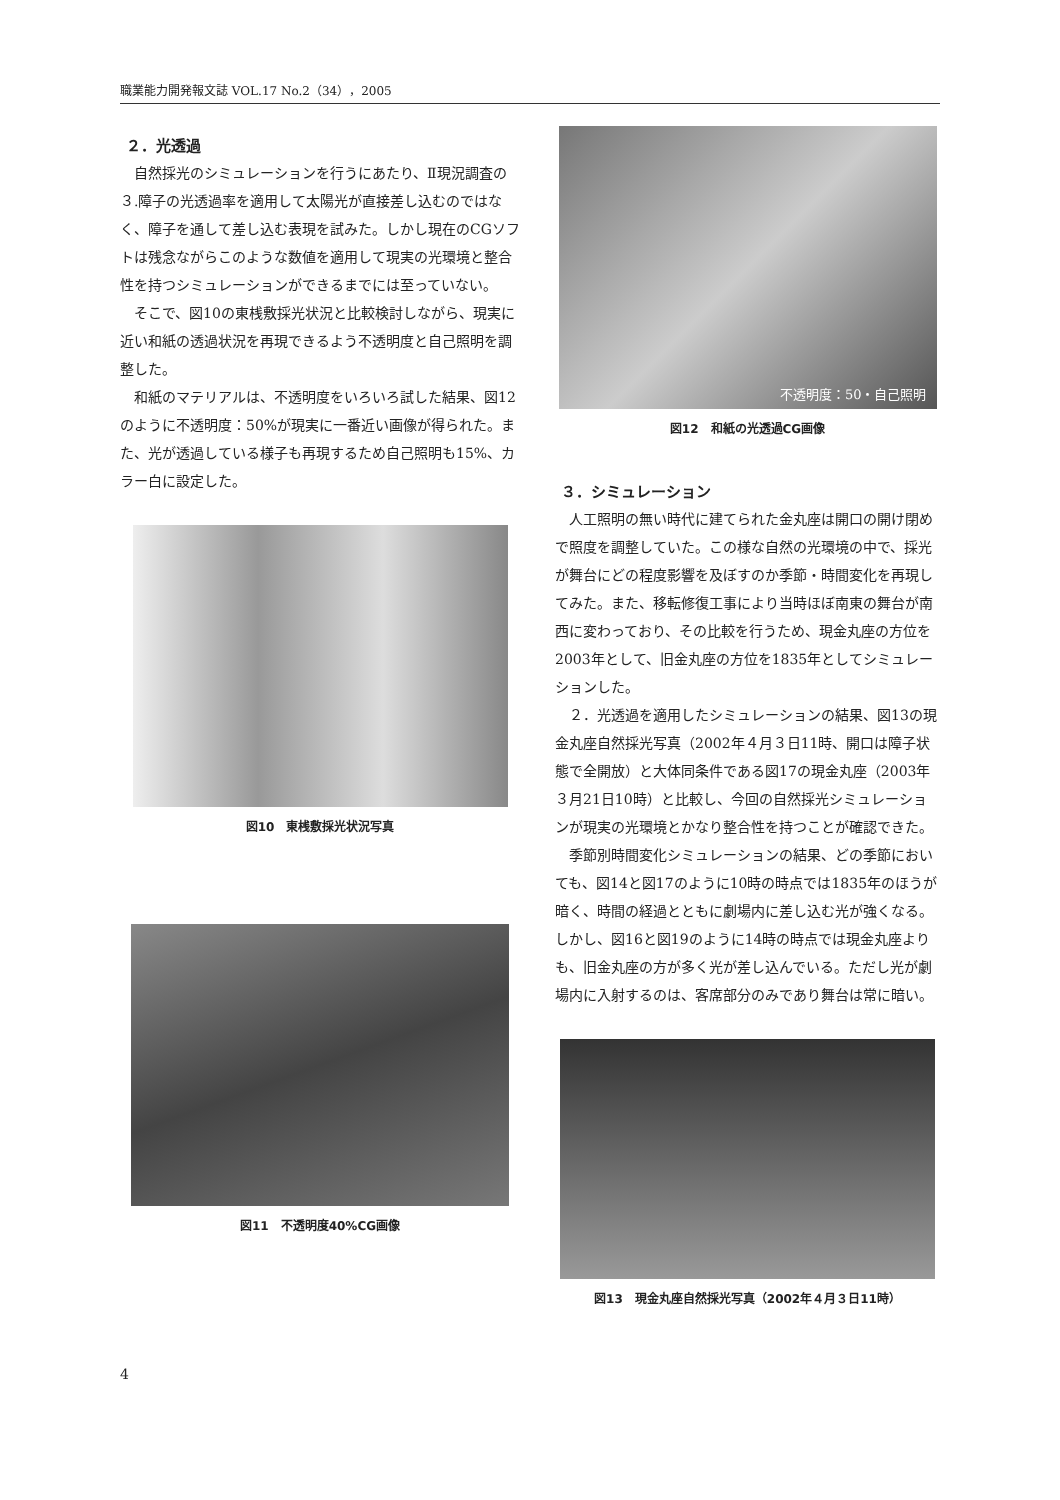職業能力開発報文誌 VOL.17 No.2（34），2005
２．光透過
自然採光のシミュレーションを行うにあたり、Ⅱ現況調査の３.障子の光透過率を適用して太陽光が直接差し込むのではなく、障子を通して差し込む表現を試みた。しかし現在のCGソフトは残念ながらこのような数値を適用して現実の光環境と整合性を持つシミュレーションができるまでには至っていない。
そこで、図10の東桟敷採光状況と比較検討しながら、現実に近い和紙の透過状況を再現できるよう不透明度と自己照明を調整した。
和紙のマテリアルは、不透明度をいろいろ試した結果、図12のように不透明度：50%が現実に一番近い画像が得られた。また、光が透過している様子も再現するため自己照明も15%、カラー白に設定した。
図10　東桟敷採光状況写真
図11　不透明度40%CG画像
不透明度：50・自己照明
図12　和紙の光透過CG画像
３．シミュレーション
人工照明の無い時代に建てられた金丸座は開口の開け閉めで照度を調整していた。この様な自然の光環境の中で、採光が舞台にどの程度影響を及ぼすのか季節・時間変化を再現してみた。また、移転修復工事により当時ほぼ南東の舞台が南西に変わっており、その比較を行うため、現金丸座の方位を2003年として、旧金丸座の方位を1835年としてシミュレーションした。
２．光透過を適用したシミュレーションの結果、図13の現金丸座自然採光写真（2002年４月３日11時、開口は障子状態で全開放）と大体同条件である図17の現金丸座（2003年３月21日10時）と比較し、今回の自然採光シミュレーションが現実の光環境とかなり整合性を持つことが確認できた。
季節別時間変化シミュレーションの結果、どの季節においても、図14と図17のように10時の時点では1835年のほうが暗く、時間の経過とともに劇場内に差し込む光が強くなる。しかし、図16と図19のように14時の時点では現金丸座よりも、旧金丸座の方が多く光が差し込んでいる。ただし光が劇場内に入射するのは、客席部分のみであり舞台は常に暗い。
図13　現金丸座自然採光写真（2002年４月３日11時）
4